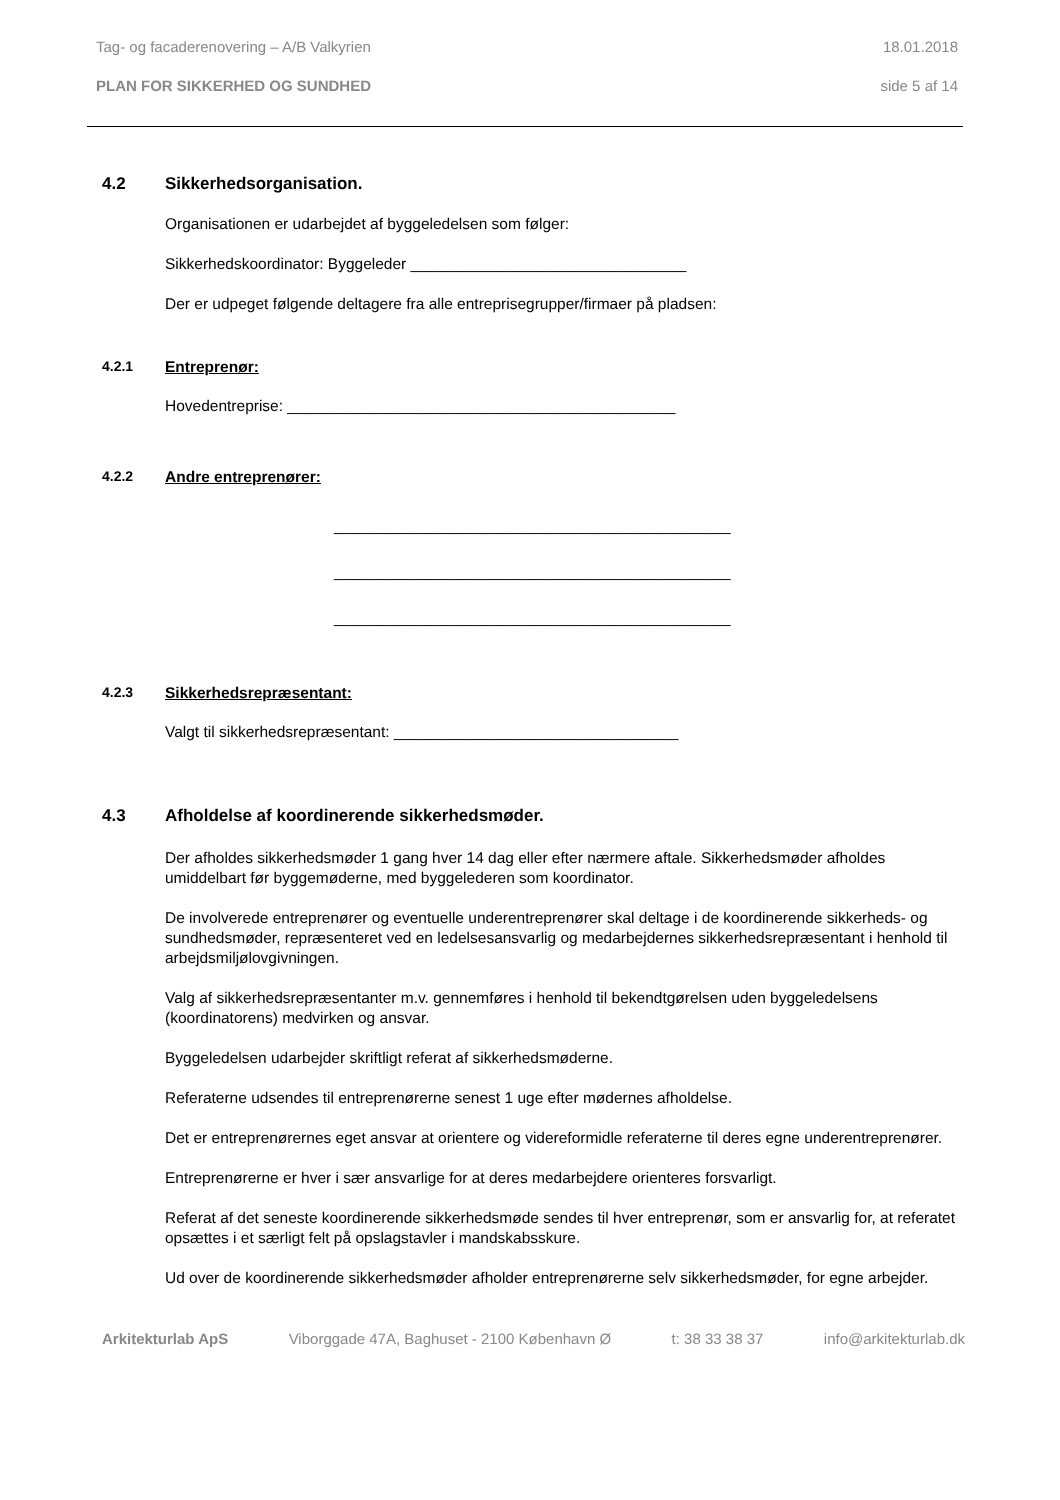Tag- og facaderenovering – A/B Valkyrien 18.01.2018
PLAN FOR SIKKERHED OG SUNDHED side 5 af 14
4.2 Sikkerhedsorganisation.
Organisationen er udarbejdet af byggeledelsen som følger:
Sikkerhedskoordinator: Byggeleder ________________________________
Der er udpeget følgende deltagere fra alle entreprisegrupper/firmaer på pladsen:
4.2.1 Entreprenør:
Hovedentreprise: _____________________________________________
4.2.2 Andre entreprenører:
______________________________________________
______________________________________________
______________________________________________
4.2.3 Sikkerhedsrepræsentant:
Valgt til sikkerhedsrepræsentant: _________________________________
4.3 Afholdelse af koordinerende sikkerhedsmøder.
Der afholdes sikkerhedsmøder 1 gang hver 14 dag eller efter nærmere aftale. Sikkerhedsmøder afholdes umiddelbart før byggemøderne, med byggelederen som koordinator.
De involverede entreprenører og eventuelle underentreprenører skal deltage i de koordinerende sikkerheds- og sundhedsmøder, repræsenteret ved en ledelsesansvarlig og medarbejdernes sikkerhedsrepræsentant i henhold til arbejdsmiljølovgivningen.
Valg af sikkerhedsrepræsentanter m.v. gennemføres i henhold til bekendtgørelsen uden byggeledelsens (koordinatorens) medvirken og ansvar.
Byggeledelsen udarbejder skriftligt referat af sikkerhedsmøderne.
Referaterne udsendes til entreprenørerne senest 1 uge efter mødernes afholdelse.
Det er entreprenørernes eget ansvar at orientere og videreformidle referaterne til deres egne underentreprenører.
Entreprenørerne er hver i sær ansvarlige for at deres medarbejdere orienteres forsvarligt.
Referat af det seneste koordinerende sikkerhedsmøde sendes til hver entreprenør, som er ansvarlig for, at referatet opsættes i et særligt felt på opslagstavler i mandskabsskure.
Ud over de koordinerende sikkerhedsmøder afholder entreprenørerne selv sikkerhedsmøder, for egne arbejder.
Arkitekturlab ApS Viborggade 47A, Baghuset - 2100 København Ø t: 38 33 38 37 info@arkitekturlab.dk